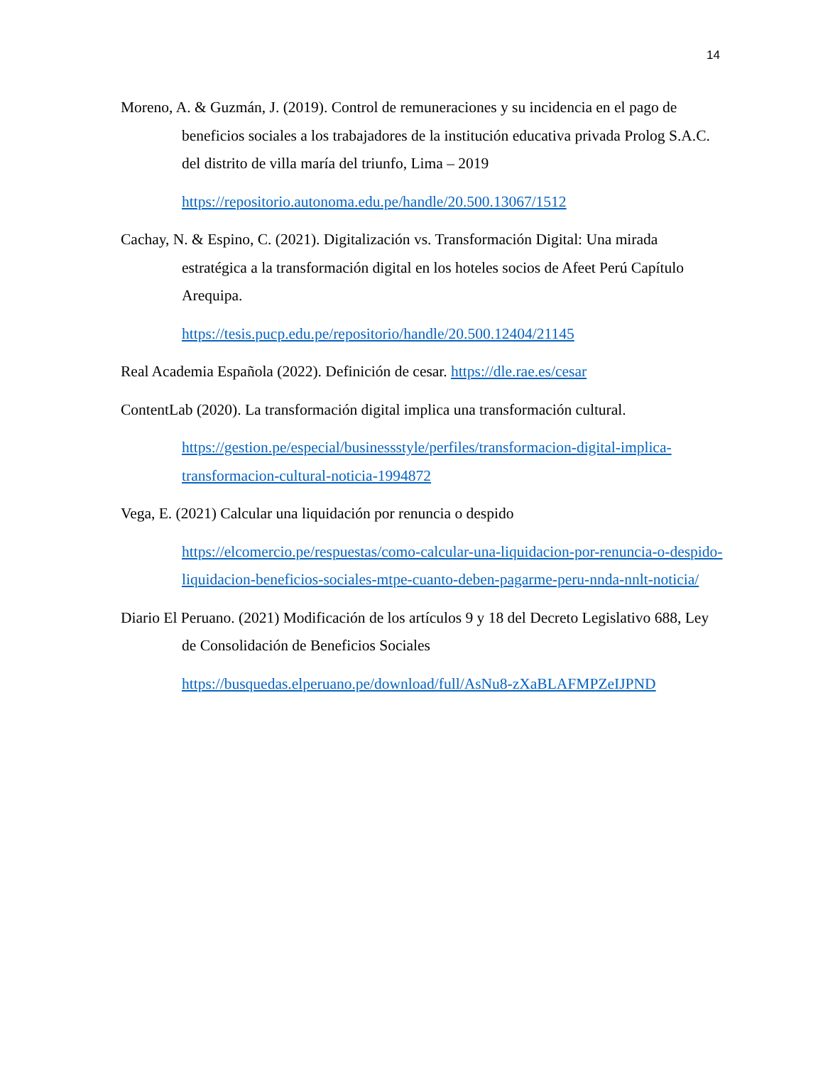14
Moreno, A. & Guzmán, J. (2019). Control de remuneraciones y su incidencia en el pago de beneficios sociales a los trabajadores de la institución educativa privada Prolog S.A.C. del distrito de villa maría del triunfo, Lima – 2019
https://repositorio.autonoma.edu.pe/handle/20.500.13067/1512
Cachay, N. & Espino, C. (2021). Digitalización vs. Transformación Digital: Una mirada estratégica a la transformación digital en los hoteles socios de Afeet Perú Capítulo Arequipa.
https://tesis.pucp.edu.pe/repositorio/handle/20.500.12404/21145
Real Academia Española (2022). Definición de cesar. https://dle.rae.es/cesar
ContentLab (2020). La transformación digital implica una transformación cultural.
https://gestion.pe/especial/businessstyle/perfiles/transformacion-digital-implica-transformacion-cultural-noticia-1994872
Vega, E. (2021) Calcular una liquidación por renuncia o despido
https://elcomercio.pe/respuestas/como-calcular-una-liquidacion-por-renuncia-o-despido-liquidacion-beneficios-sociales-mtpe-cuanto-deben-pagarme-peru-nnda-nnlt-noticia/
Diario El Peruano. (2021) Modificación de los artículos 9 y 18 del Decreto Legislativo 688, Ley de Consolidación de Beneficios Sociales
https://busquedas.elperuano.pe/download/full/AsNu8-zXaBLAFMPZeIJPND